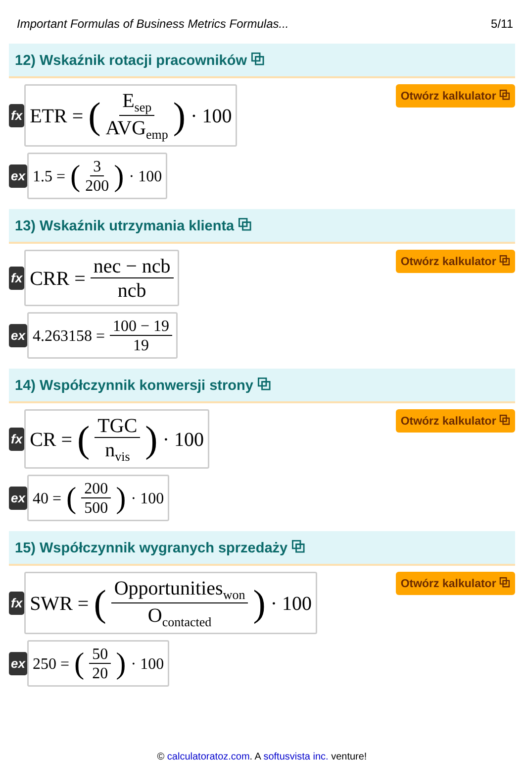Important Formulas of Business Metrics Formulas... 5/11
12) Wskaźnik rotacji pracowników ⧉
fx
ETR = (E<sub>sep</sub> AVG<sub>emp</sub>) · 100
Otwórz kalkulator ⧉
ex
1.5 = (3 200) · 100
13) Wskaźnik utrzymania klienta ⧉
fx
CRR = nec − ncb ncb
Otwórz kalkulator ⧉
ex
4.263158 = 100 − 19 19
14) Współczynnik konwersji strony ⧉
fx
CR = (TGC n<sub>vis</sub>) · 100
Otwórz kalkulator ⧉
ex
40 = (200 500) · 100
15) Współczynnik wygranych sprzedaży ⧉
fx
SWR = (Opportunities<sub>won</sub> O<sub>contacted</sub>) · 100
Otwórz kalkulator ⧉
ex
250 = (50 20) · 100
© calculatoratoz.com. A softusvista inc. venture!